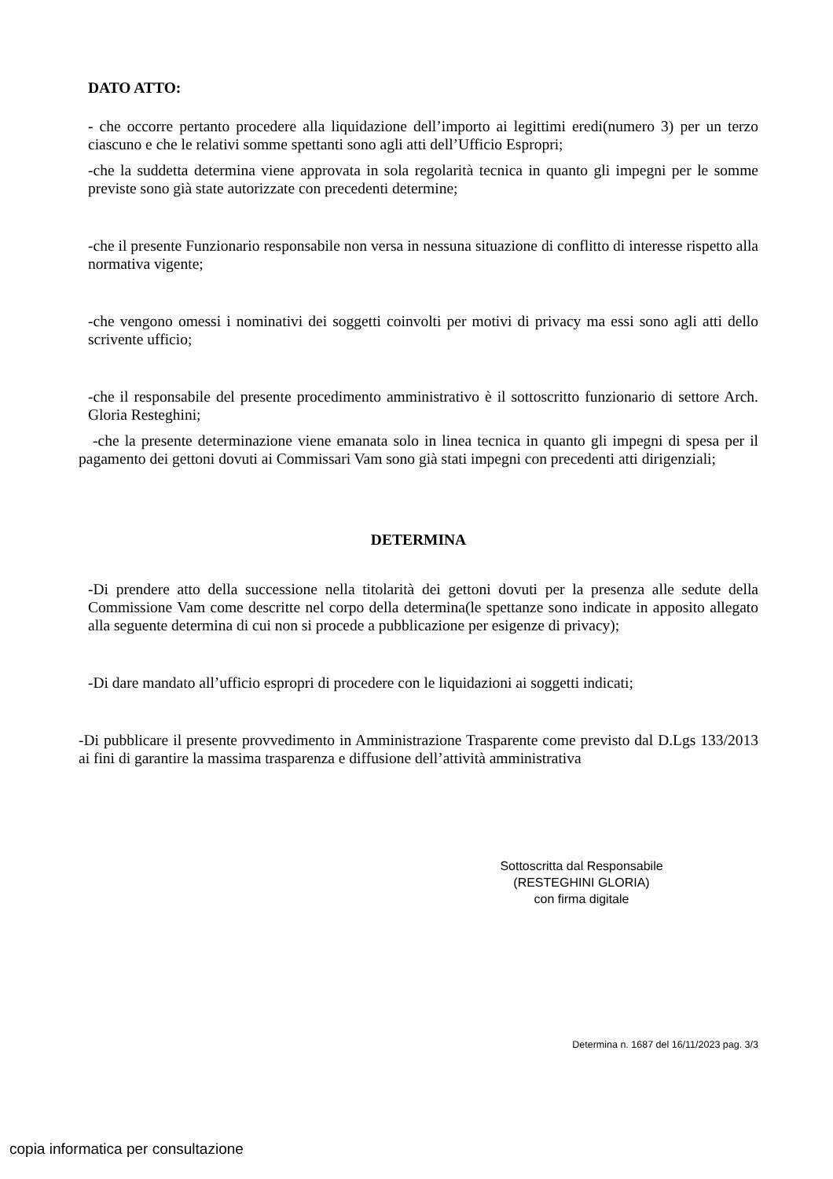DATO ATTO:
- che occorre pertanto procedere alla liquidazione dell’importo ai legittimi eredi(numero 3) per un terzo ciascuno e che le relativi somme spettanti sono agli atti dell’Ufficio Espropri;
-che la suddetta determina viene approvata in sola regolarità tecnica in quanto gli impegni per le somme previste sono già state autorizzate con precedenti determine;
-che il presente Funzionario responsabile non versa in nessuna situazione di conflitto di interesse rispetto alla normativa vigente;
-che vengono omessi i nominativi dei soggetti coinvolti per motivi di privacy ma essi sono agli atti dello scrivente ufficio;
-che il responsabile del presente procedimento amministrativo è il sottoscritto funzionario di settore Arch. Gloria Resteghini;
-che la presente determinazione viene emanata solo in linea tecnica in quanto gli impegni di spesa per il pagamento dei gettoni dovuti ai Commissari Vam sono già stati impegni con precedenti atti dirigenziali;
DETERMINA
-Di prendere atto della successione nella titolarità dei gettoni dovuti per la presenza alle sedute della Commissione Vam come descritte nel corpo della determina(le spettanze sono indicate in apposito allegato alla seguente determina di cui non si procede a pubblicazione per esigenze di privacy);
-Di dare mandato all’ufficio espropri di procedere con le liquidazioni ai soggetti indicati;
-Di pubblicare il presente provvedimento in Amministrazione Trasparente come previsto dal D.Lgs 133/2013 ai fini di garantire la massima trasparenza e diffusione dell’attività amministrativa
Sottoscritta dal Responsabile
(RESTEGHINI GLORIA)
con firma digitale
Determina n. 1687 del 16/11/2023 pag. 3/3
copia informatica per consultazione